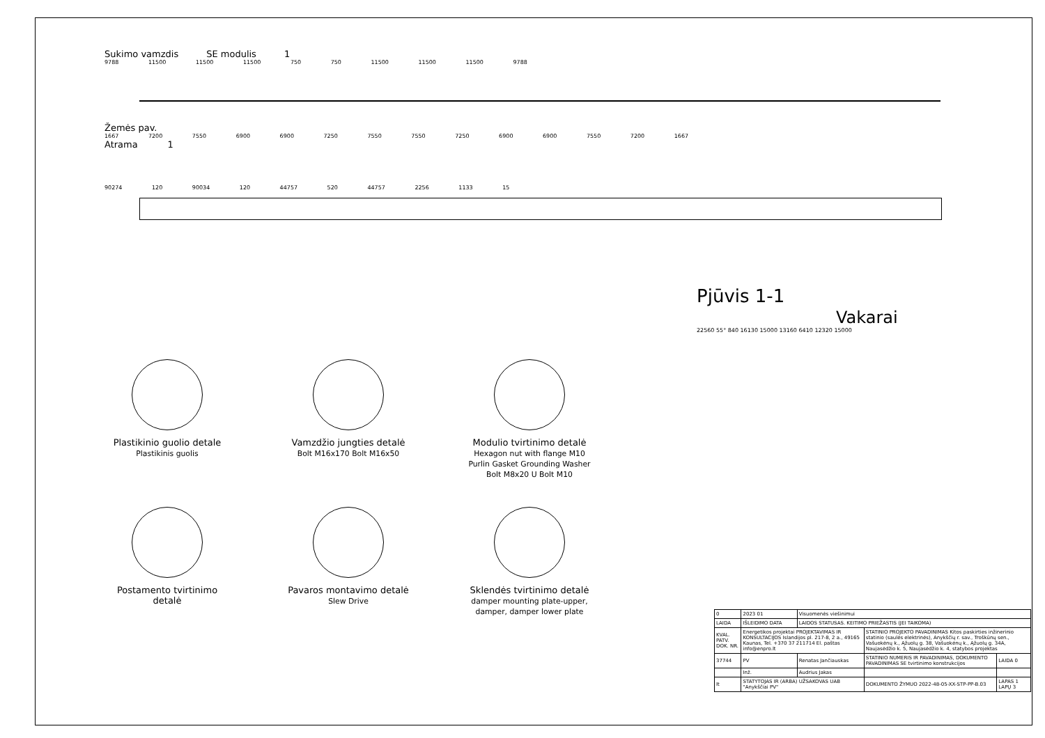Sukimo vamzdis SE modulis 1
9788 11500 11500 11500 750 750 11500 11500 11500 9788
Žemės pav.
1667 7200 7550 6900 6900 7250 7550 7550 7250 6900 6900 7550 7200 1667
Atrama 1
90274 120 90034 120 44757 520 44757 2256 1133 15
Plastikinio guolio detale
Plastikinis guolis
Vamzdžio jungties detalė
Bolt M16x170 Bolt M16x50
Modulio tvirtinimo detalė
Hexagon nut with flange M10 Purlin Gasket Grounding Washer Bolt M8x20 U Bolt M10
Postamento tvirtinimo detalė
Pavaros montavimo detalė
Slew Drive
Sklendės tvirtinimo detalė
damper mounting plate-upper, damper, damper lower plate
Pjūvis 1-1
Vakarai
22560 55° 840 16130 15000 13160 6410 12320 15000
| 0 | 2023 01 | Visuomenės viešinimui | | |
| LAIDA | IŠLEIDIMO DATA | LAIDOS STATUSAS. KEITIMO PRIEŽASTIS (JEI TAIKOMA) | | |
| KVAL. PATV. DOK. NR. | Energetikos projektai PROJEKTAVIMAS IR KONSULTACIJOS Islandijos pl. 217-8, 2 a., 49165 Kaunas, Tel. +370 37 211714 El. paštas info@enpro.lt | | STATINIO PROJEKTO PAVADINIMAS Kitos paskirties inžinerinio statinio (saulės elektrinės), Anykščių r. sav., Troškūnų sen., Vašuokėnų k., Ąžuolų g. 38, Vašuokėnų k., Ąžuolų g. 34A, Naujasėdžio k. 5, Naujasėdžio k. 4, statybos projektas | |
| 37744 | PV | Renatas Jančiauskas | STATINIO NUMERIS IR PAVADINIMAS, DOKUMENTO PAVADINIMAS SE tvirtinimo konstrukcijos | LAIDA 0 |
| | Inž. | Audrius Jakas | | |
| It | STATYTOJAS IR (ARBA) UŽSAKOVAS UAB "Anykščiai PV" | | DOKUMENTO ŽYMUO 2022-48-05-XX-STP-PP-B.03 | LAPAS 1 LAPŲ 3 |